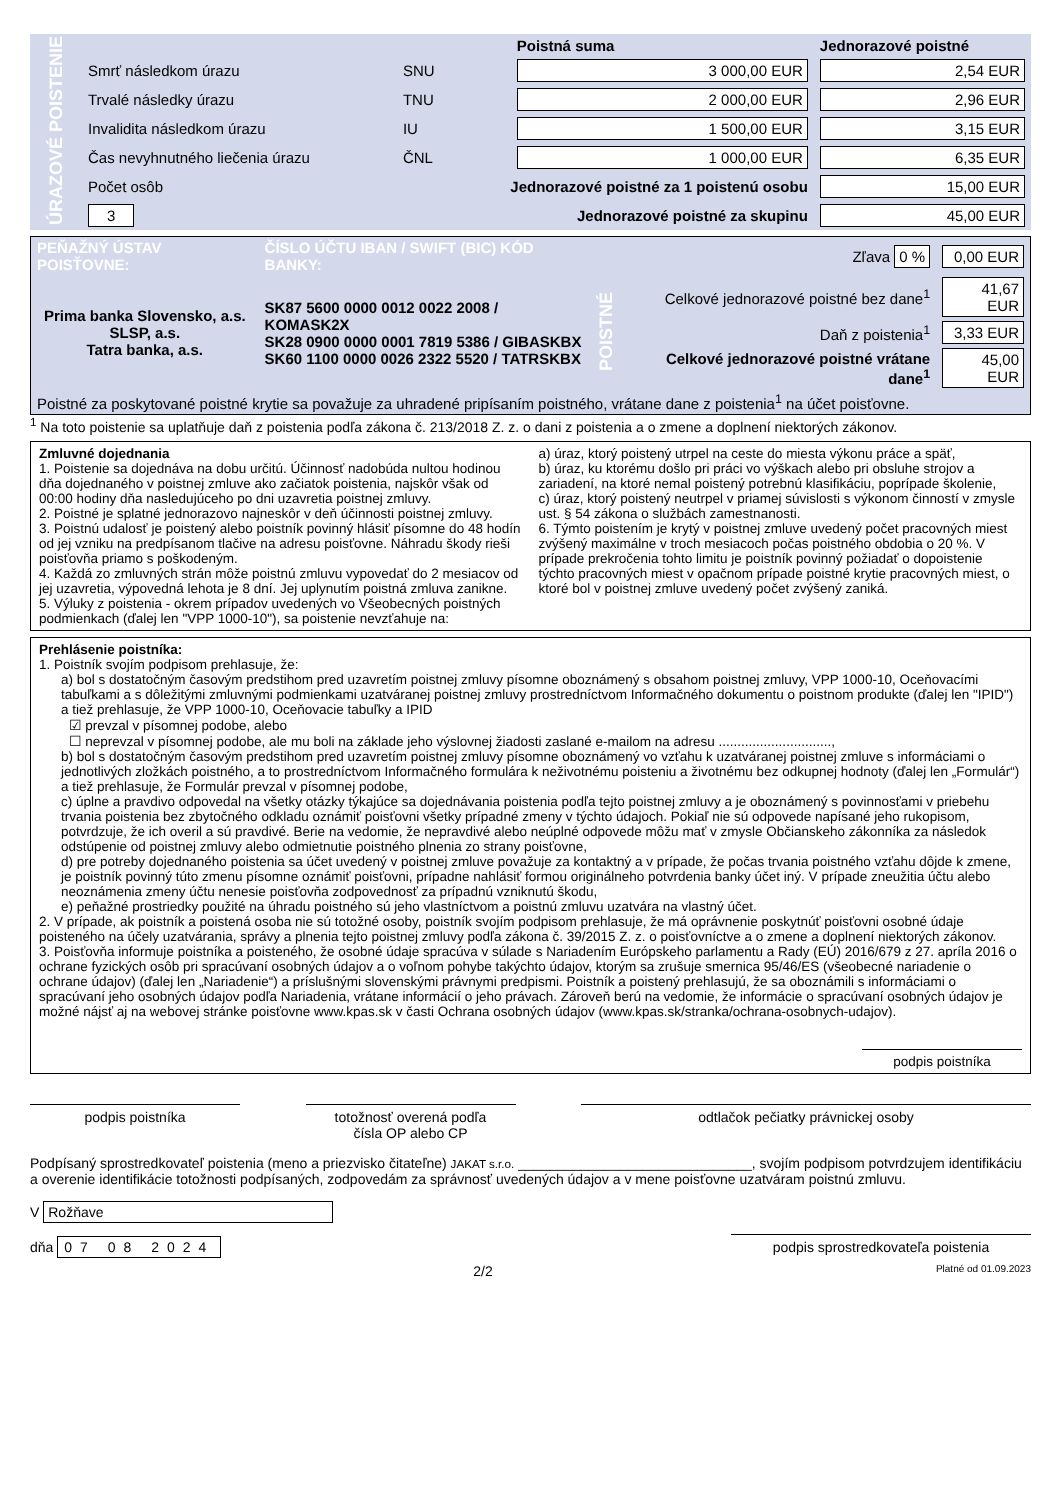| ÚRAZOVÉ POISTENIE | | | Poistná suma | Jednorazové poistné |
| | Smrť následkom úrazu | SNU | 3 000,00 EUR | 2,54 EUR |
| | Trvalé následky úrazu | TNU | 2 000,00 EUR | 2,96 EUR |
| | Invalidita následkom úrazu | IU | 1 500,00 EUR | 3,15 EUR |
| | Čas nevyhnutného liečenia úrazu | ČNL | 1 000,00 EUR | 6,35 EUR |
| | Počet osôb | Jednorazové poistné za 1 poistenú osobu | | 15,00 EUR |
| | 3 | Jednorazové poistné za skupinu | | 45,00 EUR |
| PEŇAŽNÝ ÚSTAV POISŤOVNE: | ČÍSLO ÚČTU IBAN / SWIFT (BIC) KÓD BANKY: | Zľava 0 % | | 0,00 EUR |
| Prima banka Slovensko, a.s. SLSP, a.s. Tatra banka, a.s. | SK87 5600 0000 0012 0022 2008 / KOMASK2X SK28 0900 0000 0001 7819 5386 / GIBASKBX SK60 1100 0000 0026 2322 5520 / TATRSKBX | POISTNÉ | Celkové jednorazové poistné bez dane<sup>1</sup> | 41,67 EUR |
| | | | Daň z poistenia<sup>1</sup> | 3,33 EUR |
| | | | Celkové jednorazové poistné vrátane dane<sup>1</sup> | 45,00 EUR |
| Poistné za poskytované poistné krytie sa považuje za uhradené pripísaním poistného, vrátane dane z poistenia<sup>1</sup> na účet poisťovne. | | | | |
<sup>1</sup> Na toto poistenie sa uplatňuje daň z poistenia podľa zákona č. 213/2018 Z. z. o dani z poistenia a o zmene a doplnení niektorých zákonov.
Zmluvné dojednania
1. Poistenie sa dojednáva na dobu určitú. Účinnosť nadobúda nultou hodinou dňa dojednaného v poistnej zmluve ako začiatok poistenia, najskôr však od 00:00 hodiny dňa nasledujúceho po dni uzavretia poistnej zmluvy.
2. Poistné je splatné jednorazovo najneskôr v deň účinnosti poistnej zmluvy.
3. Poistnú udalosť je poistený alebo poistník povinný hlásiť písomne do 48 hodín od jej vzniku na predpísanom tlačive na adresu poisťovne. Náhradu škody rieši poisťovňa priamo s poškodeným.
4. Každá zo zmluvných strán môže poistnú zmluvu vypovedať do 2 mesiacov od jej uzavretia, výpovedná lehota je 8 dní. Jej uplynutím poistná zmluva zanikne.
5. Výluky z poistenia - okrem prípadov uvedených vo Všeobecných poistných podmienkach (ďalej len "VPP 1000-10"), sa poistenie nevzťahuje na:
a) úraz, ktorý poistený utrpel na ceste do miesta výkonu práce a späť,
b) úraz, ku ktorému došlo pri práci vo výškach alebo pri obsluhe strojov a zariadení, na ktoré nemal poistený potrebnú klasifikáciu, poprípade školenie,
c) úraz, ktorý poistený neutrpel v priamej súvislosti s výkonom činností v zmysle ust. § 54 zákona o službách zamestnanosti.
6. Týmto poistením je krytý v poistnej zmluve uvedený počet pracovných miest zvýšený maximálne v troch mesiacoch počas poistného obdobia o 20 %. V prípade prekročenia tohto limitu je poistník povinný požiadať o dopoistenie týchto pracovných miest v opačnom prípade poistné krytie pracovných miest, o ktoré bol v poistnej zmluve uvedený počet zvýšený zaniká.
Prehlásenie poistníka:
1. Poistník svojím podpisom prehlasuje, že:
a) bol s dostatočným časovým predstihom pred uzavretím poistnej zmluvy písomne oboznámený s obsahom poistnej zmluvy, VPP 1000-10, Oceňovacími tabuľkami a s dôležitými zmluvnými podmienkami uzatváranej poistnej zmluvy prostredníctvom Informačného dokumentu o poistnom produkte (ďalej len "IPID") a tiež prehlasuje, že VPP 1000-10, Oceňovacie tabuľky a IPID
☑ prevzal v písomnej podobe, alebo
☐ neprevzal v písomnej podobe, ale mu boli na základe jeho výslovnej žiadosti zaslané e-mailom na adresu ..............................,
b) bol s dostatočným časovým predstihom pred uzavretím poistnej zmluvy písomne oboznámený vo vzťahu k uzatváranej poistnej zmluve s informáciami o jednotlivých zložkách poistného, a to prostredníctvom Informačného formulára k neživotnému poisteniu a životnému bez odkupnej hodnoty (ďalej len „Formulár“) a tiež prehlasuje, že Formulár prevzal v písomnej podobe,
c) úplne a pravdivo odpovedal na všetky otázky týkajúce sa dojednávania poistenia podľa tejto poistnej zmluvy a je oboznámený s povinnosťami v priebehu trvania poistenia bez zbytočného odkladu oznámiť poisťovni všetky prípadné zmeny v týchto údajoch. Pokiaľ nie sú odpovede napísané jeho rukopisom, potvrdzuje, že ich overil a sú pravdivé. Berie na vedomie, že nepravdivé alebo neúplné odpovede môžu mať v zmysle Občianskeho zákonníka za následok odstúpenie od poistnej zmluvy alebo odmietnutie poistného plnenia zo strany poisťovne,
d) pre potreby dojednaného poistenia sa účet uvedený v poistnej zmluve považuje za kontaktný a v prípade, že počas trvania poistného vzťahu dôjde k zmene, je poistník povinný túto zmenu písomne oznámiť poisťovni, prípadne nahlásiť formou originálneho potvrdenia banky účet iný. V prípade zneužitia účtu alebo neoznámenia zmeny účtu nenesie poisťovňa zodpovednosť za prípadnú vzniknutú škodu,
e) peňažné prostriedky použité na úhradu poistného sú jeho vlastníctvom a poistnú zmluvu uzatvára na vlastný účet.
2. V prípade, ak poistník a poistená osoba nie sú totožné osoby, poistník svojím podpisom prehlasuje, že má oprávnenie poskytnúť poisťovni osobné údaje poisteného na účely uzatvárania, správy a plnenia tejto poistnej zmluvy podľa zákona č. 39/2015 Z. z. o poisťovníctve a o zmene a doplnení niektorých zákonov.
3. Poisťovňa informuje poistníka a poisteného, že osobné údaje spracúva v súlade s Nariadením Európskeho parlamentu a Rady (EÚ) 2016/679 z 27. apríla 2016 o ochrane fyzických osôb pri spracúvaní osobných údajov a o voľnom pohybe takýchto údajov, ktorým sa zrušuje smernica 95/46/ES (všeobecné nariadenie o ochrane údajov) (ďalej len „Nariadenie“) a príslušnými slovenskými právnymi predpismi. Poistník a poistený prehlasujú, že sa oboznámili s informáciami o spracúvaní jeho osobných údajov podľa Nariadenia, vrátane informácií o jeho právach. Zároveň berú na vedomie, že informácie o spracúvaní osobných údajov je možné nájsť aj na webovej stránke poisťovne www.kpas.sk v časti Ochrana osobných údajov (www.kpas.sk/stranka/ochrana-osobnych-udajov).
podpis poistníka
podpis poistníka totožnosť overená podľa
čísla OP alebo CP
odtlačok pečiatky právnickej osoby
Podpísaný sprostredkovateľ poistenia (meno a priezvisko čitateľne) JAKAT s.r.o. ______________________________, svojím podpisom potvrdzujem identifikáciu a overenie identifikácie totožnosti podpísaných, zodpovedám za správnosť uvedených údajov a v mene poisťovne uzatváram poistnú zmluvu.
V Rožňave
dňa 07 08 2024
podpis sprostredkovateľa poistenia
2/2 Platné od 01.09.2023